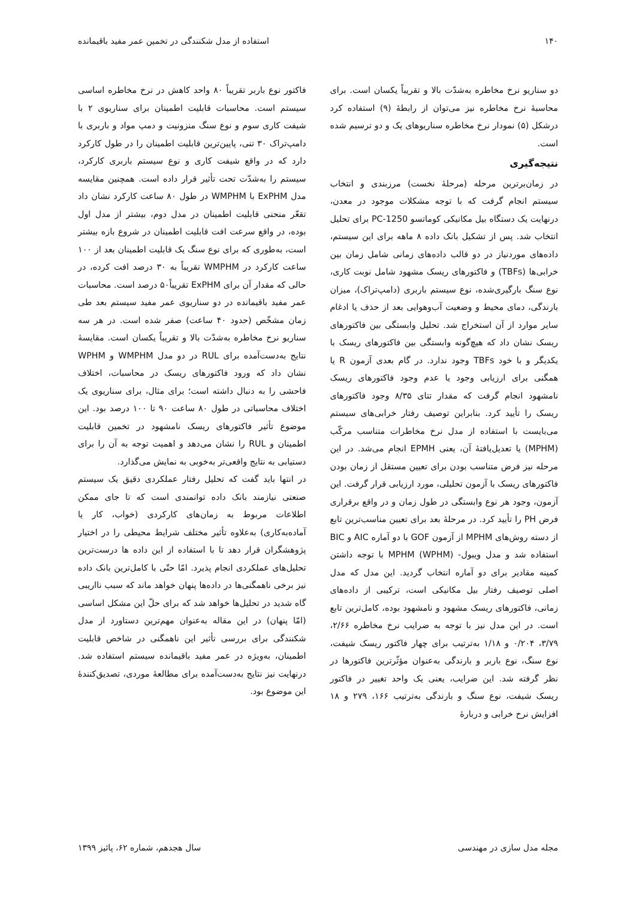۱۴۰ استفاده از مدل شکنندگی در تخمین عمر مفید باقیمانده
دو سناریو نرخ مخاطره به‌شدّت بالا و تقریباً یکسان است. برای محاسبهٔ نرخ مخاطره نیز می‌توان از رابطهٔ (۹) استفاده کرد درشکل (۵) نمودار نرخ مخاطره سناریوهای یک و دو ترسیم شده است.
نتیجه‌گیری
در زمان‌برترین مرحله (مرحلهٔ نخست) مرزبندی و انتخاب سیستم انجام گرفت که با توجه مشکلات موجود در معدن، درنهایت یک دستگاه بیل مکانیکی کوماتسو PC-1250 برای تحلیل انتخاب شد. پس از تشکیل بانک داده ۸ ماهه برای این سیستم، داده‌های موردنیاز در دو قالب داده‌های زمانی شامل زمان بین خرابی‌ها (TBFs) و فاکتورهای ریسک مشهود شامل نوبت کاری، نوع سنگ بارگیری‌شده، نوع سیستم باربری (دامپ‌تراک)، میزان بارندگی، دمای محیط و وضعیت آب‌وهوایی بعد از حذف یا ادغام سایر موارد از آن استخراج شد. تحلیل وابستگی بین فاکتورهای ریسک نشان داد که هیچ‌گونه وابستگی بین فاکتورهای ریسک با یکدیگر و با خود TBFs وجود ندارد. در گام بعدی آزمون R یا همگنی برای ارزیابی وجود یا عدم وجود فاکتورهای ریسک نامشهود انجام گرفت که مقدار تتای ۸/۳۵ وجود فاکتورهای ریسک را تأیید کرد. بنابراین توصیف رفتار خرابی‌های سیستم می‌بایست با استفاده از مدل نرخ مخاطرات متناسب مرکّب (MPHM) یا تعدیل‌یافتهٔ آن، یعنی EPMH انجام می‌شد. در این مرحله نیز فرض متناسب بودن برای تعیین مستقل از زمان بودن فاکتورهای ریسک با آزمون تحلیلی، مورد ارزیابی قرار گرفت. این آزمون، وجود هر نوع وابستگی در طول زمان و در واقع برقراری فرض PH را تأیید کرد. در مرحلهٔ بعد برای تعیین مناسب‌ترین تابع از دسته روش‌های MPHM از آزمون GOF با دو آماره AIC و BIC استفاده شد و مدل ویبول- MPHM (WPHM) با توجه داشتن کمینه مقادیر برای دو آماره انتخاب گردید. این مدل که مدل اصلی توصیف رفتار بیل مکانیکی است، ترکیبی از داده‌های زمانی، فاکتورهای ریسک مشهود و نامشهود بوده، کامل‌ترین تابع است. در این مدل نیز با توجه به ضرایب نرخ مخاطره ۲/۶۶، ۳/۷۹، ۰/۲۰۴ و ۱/۱۸ به‌ترتیب برای چهار فاکتور ریسک شیفت، نوع سنگ، نوع باربر و بارندگی به‌عنوان مؤثّرترین فاکتورها در نظر گرفته شد. این ضرایب، یعنی یک واحد تغییر در فاکتور ریسک شیفت، نوع سنگ و بارندگی به‌ترتیب ۱۶۶، ۲۷۹ و ۱۸ افزایش نرخ خرابی و دربارهٔ
فاکتور نوع باربر تقریباً ۸۰ واحد کاهش در نرخ مخاطره اساسی سیستم است. محاسبات قابلیت اطمینان برای سناریوی ۲ با شیفت کاری سوم و نوع سنگ منزونیت و دمپ مواد و باربری با دامپ‌تراک ۳۰ تنی، پایین‌ترین قابلیت اطمینان را در طول کارکرد دارد که در واقع شیفت کاری و نوع سیستم باربری کارکرد، سیستم را به‌شدّت تحت تأثیر قرار داده است. همچنین مقایسه مدل ExPHM با WMPHM در طول ۸۰ ساعت کارکرد نشان داد تقعّر منحنی قابلیت اطمینان در مدل دوم، بیشتر از مدل اول بوده، در واقع سرعت افت قابلیت اطمینان در شروع بازه بیشتر است، به‌طوری که برای نوع سنگ یک قابلیت اطمینان بعد از ۱۰۰ ساعت کارکرد در WMPHM تقریباً به ۳۰ درصد افت کرده، در حالی که مقدار آن برای ExPHM تقریباً۵۰ درصد است. محاسبات عمر مفید باقیمانده در دو سناریوی عمر مفید سیستم بعد طی زمان مشخّص (حدود ۴۰ ساعت) صفر شده است. در هر سه سناریو نرخ مخاطره به‌شدّت بالا و تقریباً یکسان است. مقایسهٔ نتایج به‌دست‌آمده برای RUL در دو مدل WMPHM و WPHM نشان داد که ورود فاکتورهای ریسک در محاسبات، اختلاف فاحشی را به دنبال داشته است؛ برای مثال، برای سناریوی یک اختلاف محاسباتی در طول ۸۰ ساعت ۹۰ تا ۱۰۰ درصد بود. این موضوع تأثیر فاکتورهای ریسک نامشهود در تخمین قابلیت اطمینان و RUL را نشان می‌دهد و اهمیت توجه به آن را برای دستیابی به نتایج واقعی‌تر به‌خوبی به نمایش می‌گذارد.
در انتها باید گفت که تحلیل رفتار عملکردی دقیق یک سیستم صنعتی نیازمند بانک داده توانمندی است که تا جای ممکن اطلاعات مربوط به زمان‌های کارکردی (خواب، کار یا آماده‌به‌کاری) به‌علاوه تأثیر مختلف شرایط محیطی را در اختیار پژوهشگران قرار دهد تا با استفاده از این داده ها درست‌ترین تحلیل‌های عملکردی انجام پذیرد. امّا حتّی با کامل‌ترین بانک داده نیز برخی ناهمگنی‌ها در داده‌ها پنهان خواهد ماند که سبب نااریبی گاه شدید در تحلیل‌ها خواهد شد که برای حلّ این مشکل اساسی (امّا پنهان) در این مقاله به‌عنوان مهم‌ترین دستاورد از مدل شکنندگی برای بررسی تأثیر این ناهمگنی در شاخص قابلیت اطمینان، به‌ویژه در عمر مفید باقیمانده سیستم استفاده شد. درنهایت نیز نتایج به‌دست‌آمده برای مطالعهٔ موردی، تصدیق‌کنندهٔ این موضوع بود.
مجله مدل سازی در مهندسی سال هجدهم، شماره ۶۲، پائیز ۱۳۹۹